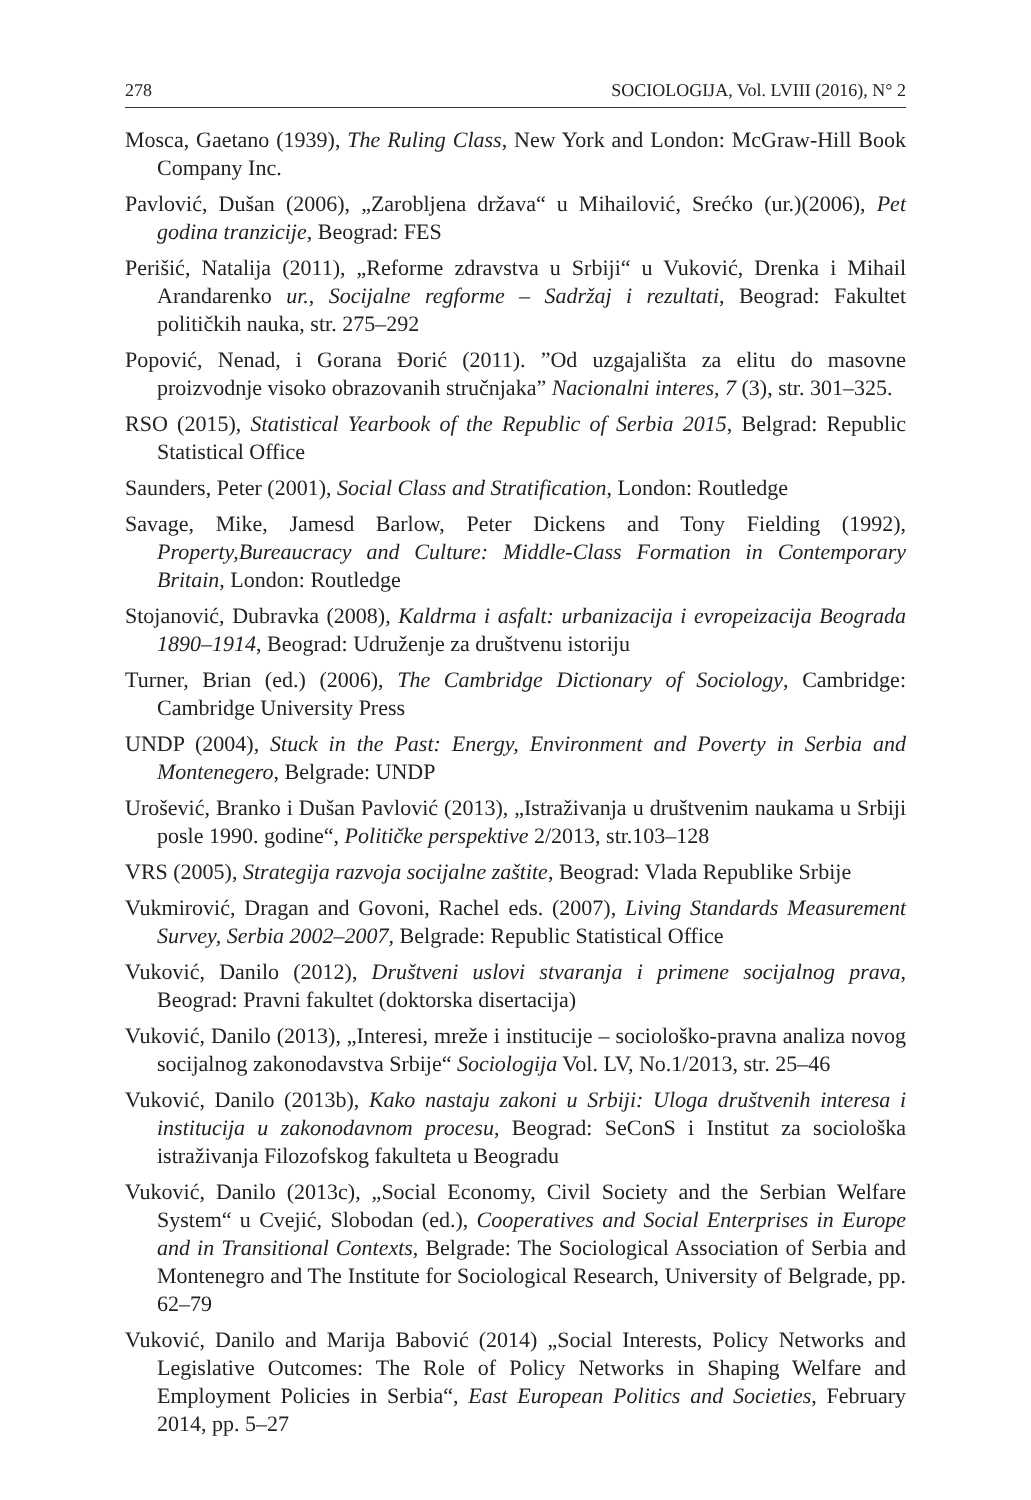278 SOCIOLOGIJA, Vol. LVIII (2016), N° 2
Mosca, Gaetano (1939), The Ruling Class, New York and London: McGraw-Hill Book Company Inc.
Pavlović, Dušan (2006), „Zarobljena država“ u Mihailović, Srećko (ur.)(2006), Pet godina tranzicije, Beograd: FES
Perišić, Natalija (2011), „Reforme zdravstva u Srbiji“ u Vuković, Drenka i Mihail Arandarenko ur., Socijalne regforme – Sadržaj i rezultati, Beograd: Fakultet političkih nauka, str. 275–292
Popović, Nenad, i Gorana Đorić (2011). ”Od uzgajališta za elitu do masovne proizvodnje visoko obrazovanih stručnjaka” Nacionalni interes, 7 (3), str. 301–325.
RSO (2015), Statistical Yearbook of the Republic of Serbia 2015, Belgrad: Republic Statistical Office
Saunders, Peter (2001), Social Class and Stratification, London: Routledge
Savage, Mike, Jamesd Barlow, Peter Dickens and Tony Fielding (1992), Property,Bureaucracy and Culture: Middle-Class Formation in Contemporary Britain, London: Routledge
Stojanović, Dubravka (2008), Kaldrma i asfalt: urbanizacija i evropeizacija Beograda 1890–1914, Beograd: Udruženje za društvenu istoriju
Turner, Brian (ed.) (2006), The Cambridge Dictionary of Sociology, Cambridge: Cambridge University Press
UNDP (2004), Stuck in the Past: Energy, Environment and Poverty in Serbia and Montenegero, Belgrade: UNDP
Urošević, Branko i Dušan Pavlović (2013), „Istraživanja u društvenim naukama u Srbiji posle 1990. godine“, Političke perspektive 2/2013, str.103–128
VRS (2005), Strategija razvoja socijalne zaštite, Beograd: Vlada Republike Srbije
Vukmirović, Dragan and Govoni, Rachel eds. (2007), Living Standards Measurement Survey, Serbia 2002–2007, Belgrade: Republic Statistical Office
Vuković, Danilo (2012), Društveni uslovi stvaranja i primene socijalnog prava, Beograd: Pravni fakultet (doktorska disertacija)
Vuković, Danilo (2013), „Interesi, mreže i institucije – sociološko-pravna analiza novog socijalnog zakonodavstva Srbije“ Sociologija Vol. LV, No.1/2013, str. 25–46
Vuković, Danilo (2013b), Kako nastaju zakoni u Srbiji: Uloga društvenih interesa i institucija u zakonodavnom procesu, Beograd: SeConS i Institut za sociološka istraživanja Filozofskog fakulteta u Beogradu
Vuković, Danilo (2013c), „Social Economy, Civil Society and the Serbian Welfare System“ u Cvejić, Slobodan (ed.), Cooperatives and Social Enterprises in Europe and in Transitional Contexts, Belgrade: The Sociological Association of Serbia and Montenegro and The Institute for Sociological Research, University of Belgrade, pp. 62–79
Vuković, Danilo and Marija Babović (2014) „Social Interests, Policy Networks and Legislative Outcomes: The Role of Policy Networks in Shaping Welfare and Employment Policies in Serbia“, East European Politics and Societies, February 2014, pp. 5–27